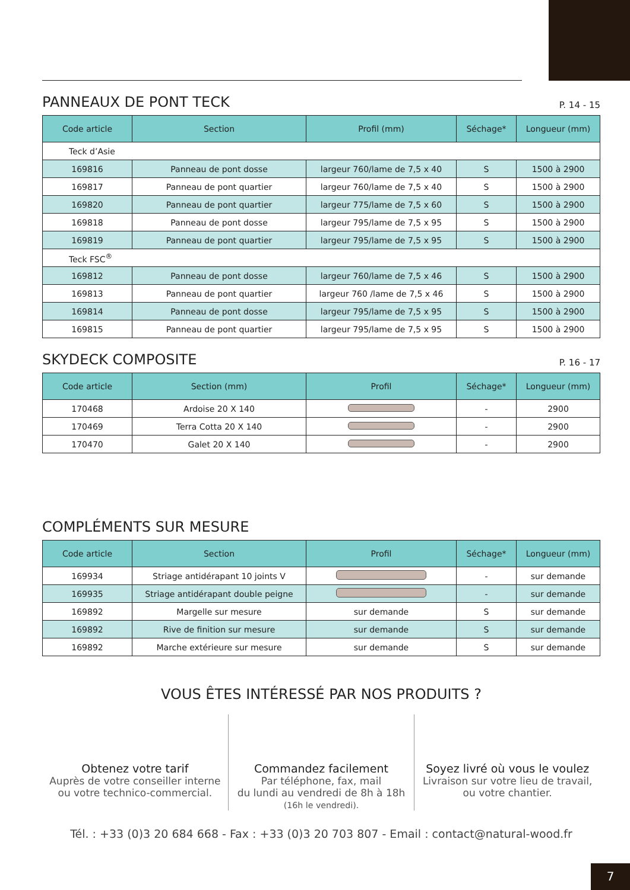PANNEAUX DE PONT TECK P. 14 - 15
| Code article | Section | Profil (mm) | Séchage* | Longueur (mm) |
| --- | --- | --- | --- | --- |
| Teck d’Asie | | | | |
| 169816 | Panneau de pont dosse | largeur 760/lame de 7,5 x 40 | S | 1500 à 2900 |
| 169817 | Panneau de pont quartier | largeur 760/lame de 7,5 x 40 | S | 1500 à 2900 |
| 169820 | Panneau de pont quartier | largeur 775/lame de 7,5 x 60 | S | 1500 à 2900 |
| 169818 | Panneau de pont dosse | largeur 795/lame de 7,5 x 95 | S | 1500 à 2900 |
| 169819 | Panneau de pont quartier | largeur 795/lame de 7,5 x 95 | S | 1500 à 2900 |
| Teck FSC<sup>®</sup> | | | | |
| 169812 | Panneau de pont dosse | largeur 760/lame de 7,5 x 46 | S | 1500 à 2900 |
| 169813 | Panneau de pont quartier | largeur 760 /lame de 7,5 x 46 | S | 1500 à 2900 |
| 169814 | Panneau de pont dosse | largeur 795/lame de 7,5 x 95 | S | 1500 à 2900 |
| 169815 | Panneau de pont quartier | largeur 795/lame de 7,5 x 95 | S | 1500 à 2900 |
SKYDECK COMPOSITE P. 16 - 17
| Code article | Section (mm) | Profil | Séchage* | Longueur (mm) |
| --- | --- | --- | --- | --- |
| 170468 | Ardoise 20 X 140 | | - | 2900 |
| 170469 | Terra Cotta 20 X 140 | | - | 2900 |
| 170470 | Galet 20 X 140 | | - | 2900 |
COMPLÉMENTS SUR MESURE
| Code article | Section | Profil | Séchage* | Longueur (mm) |
| --- | --- | --- | --- | --- |
| 169934 | Striage antidérapant 10 joints V | | - | sur demande |
| 169935 | Striage antidérapant double peigne | | - | sur demande |
| 169892 | Margelle sur mesure | sur demande | S | sur demande |
| 169892 | Rive de finition sur mesure | sur demande | S | sur demande |
| 169892 | Marche extérieure sur mesure | sur demande | S | sur demande |
VOUS ÊTES INTÉRESSÉ PAR NOS PRODUITS ?
Obtenez votre tarif
Auprès de votre conseiller interne
ou votre technico-commercial.
Commandez facilement
Par téléphone, fax, mail
du lundi au vendredi de 8h à 18h
(16h le vendredi).
Soyez livré où vous le voulez
Livraison sur votre lieu de travail,
ou votre chantier.
Tél. : +33 (0)3 20 684 668 - Fax : +33 (0)3 20 703 807 - Email : contact@natural-wood.fr
7